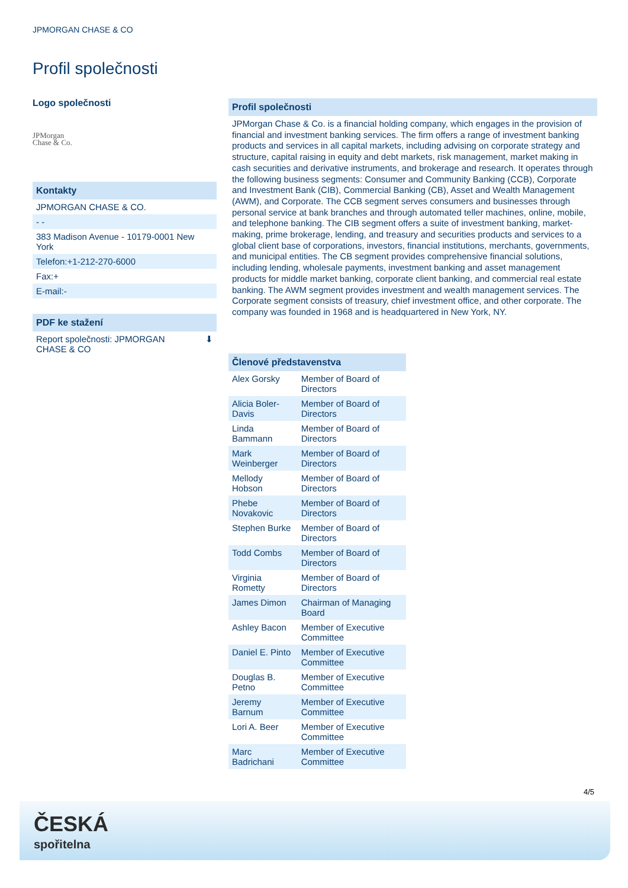JPMORGAN CHASE & CO
Profil společnosti
Logo společnosti
JPMorgan
Chase & Co.
Kontakty
JPMORGAN CHASE & CO.
- -
383 Madison Avenue - 10179-0001 New York
Telefon:+1-212-270-6000
Fax:+
E-mail:-
PDF ke stažení
Report společnosti: JPMORGAN
CHASE & CO ⬇
Profil společnosti
JPMorgan Chase & Co. is a financial holding company, which engages in the provision of financial and investment banking services. The firm offers a range of investment banking products and services in all capital markets, including advising on corporate strategy and structure, capital raising in equity and debt markets, risk management, market making in cash securities and derivative instruments, and brokerage and research. It operates through the following business segments: Consumer and Community Banking (CCB), Corporate and Investment Bank (CIB), Commercial Banking (CB), Asset and Wealth Management (AWM), and Corporate. The CCB segment serves consumers and businesses through personal service at bank branches and through automated teller machines, online, mobile, and telephone banking. The CIB segment offers a suite of investment banking, market-making, prime brokerage, lending, and treasury and securities products and services to a global client base of corporations, investors, financial institutions, merchants, governments, and municipal entities. The CB segment provides comprehensive financial solutions, including lending, wholesale payments, investment banking and asset management products for middle market banking, corporate client banking, and commercial real estate banking. The AWM segment provides investment and wealth management services. The Corporate segment consists of treasury, chief investment office, and other corporate. The company was founded in 1968 and is headquartered in New York, NY.
| Členové představenstva | |
| --- | --- |
| Alex Gorsky | Member of Board of Directors |
| Alicia Boler-Davis | Member of Board of Directors |
| Linda Bammann | Member of Board of Directors |
| Mark Weinberger | Member of Board of Directors |
| Mellody Hobson | Member of Board of Directors |
| Phebe Novakovic | Member of Board of Directors |
| Stephen Burke | Member of Board of Directors |
| Todd Combs | Member of Board of Directors |
| Virginia Rometty | Member of Board of Directors |
| James Dimon | Chairman of Managing Board |
| Ashley Bacon | Member of Executive Committee |
| Daniel E. Pinto | Member of Executive Committee |
| Douglas B. Petno | Member of Executive Committee |
| Jeremy Barnum | Member of Executive Committee |
| Lori A. Beer | Member of Executive Committee |
| Marc Badrichani | Member of Executive Committee |
4/5
ČESKÁ
spořitelna